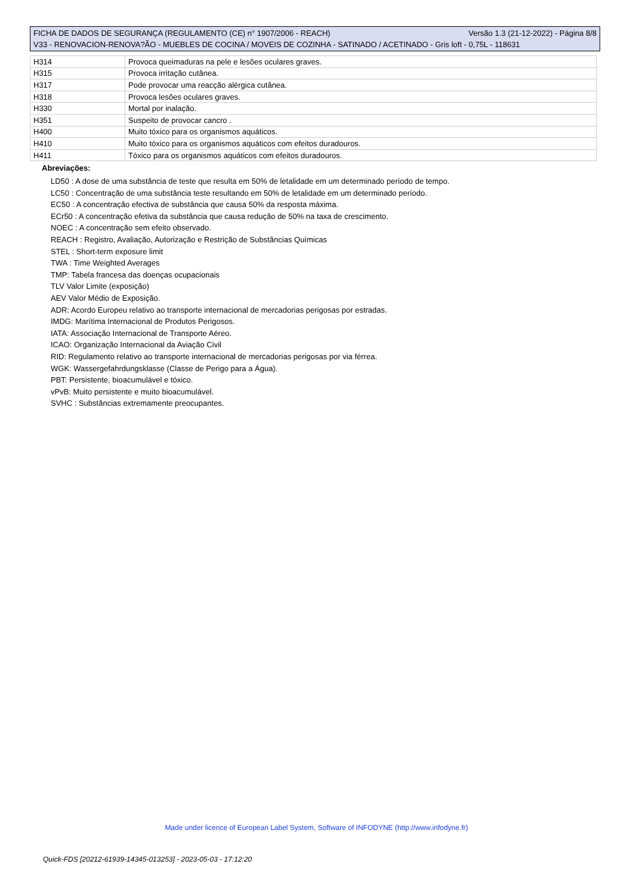FICHA DE DADOS DE SEGURANÇA (REGULAMENTO (CE) n° 1907/2006 - REACH) Versão 1.3 (21-12-2022) - Página 8/8
V33 - RENOVACION-RENOVA?ÃO - MUEBLES DE COCINA / MOVEIS DE COZINHA - SATINADO / ACETINADO - Gris loft - 0,75L - 118631
| H314 | Provoca queimaduras na pele e lesões oculares graves. |
| H315 | Provoca irritação cutânea. |
| H317 | Pode provocar uma reacção alérgica cutânea. |
| H318 | Provoca lesões oculares graves. |
| H330 | Mortal por inalação. |
| H351 | Suspeito de provocar cancro . |
| H400 | Muito tóxico para os organismos aquáticos. |
| H410 | Muito tóxico para os organismos aquáticos com efeitos duradouros. |
| H411 | Tóxico para os organismos aquáticos com efeitos duradouros. |
Abreviações:
LD50 : A dose de uma substância de teste que resulta em 50% de letalidade em um determinado período de tempo.
LC50 : Concentração de uma substância teste resultando em 50% de letalidade em um determinado período.
EC50 : A concentração efectiva de substância que causa 50% da resposta máxima.
ECr50 : A concentração efetiva da substância que causa redução de 50% na taxa de crescimento.
NOEC : A concentração sem efeito observado.
REACH : Registro, Avaliação, Autorização e Restrição de Substâncias Químicas
STEL : Short-term exposure limit
TWA : Time Weighted Averages
TMP: Tabela francesa das doenças ocupacionais
TLV Valor Limite (exposição)
AEV Valor Médio de Exposição.
ADR: Acordo Europeu relativo ao transporte internacional de mercadorias perigosas por estradas.
IMDG: Marítima Internacional de Produtos Perigosos.
IATA: Associação Internacional de Transporte Aéreo.
ICAO: Organização Internacional da Aviação Civil
RID: Regulamento relativo ao transporte internacional de mercadorias perigosas por via férrea.
WGK: Wassergefahrdungsklasse (Classe de Perigo para a Água).
PBT: Persistente, bioacumulável e tóxico.
vPvB: Muito persistente e muito bioacumulável.
SVHC : Substâncias extremamente preocupantes.
Made under licence of European Label System, Software of INFODYNE (http://www.infodyne.fr)
Quick-FDS [20212-61939-14345-013253] - 2023-05-03 - 17:12:20